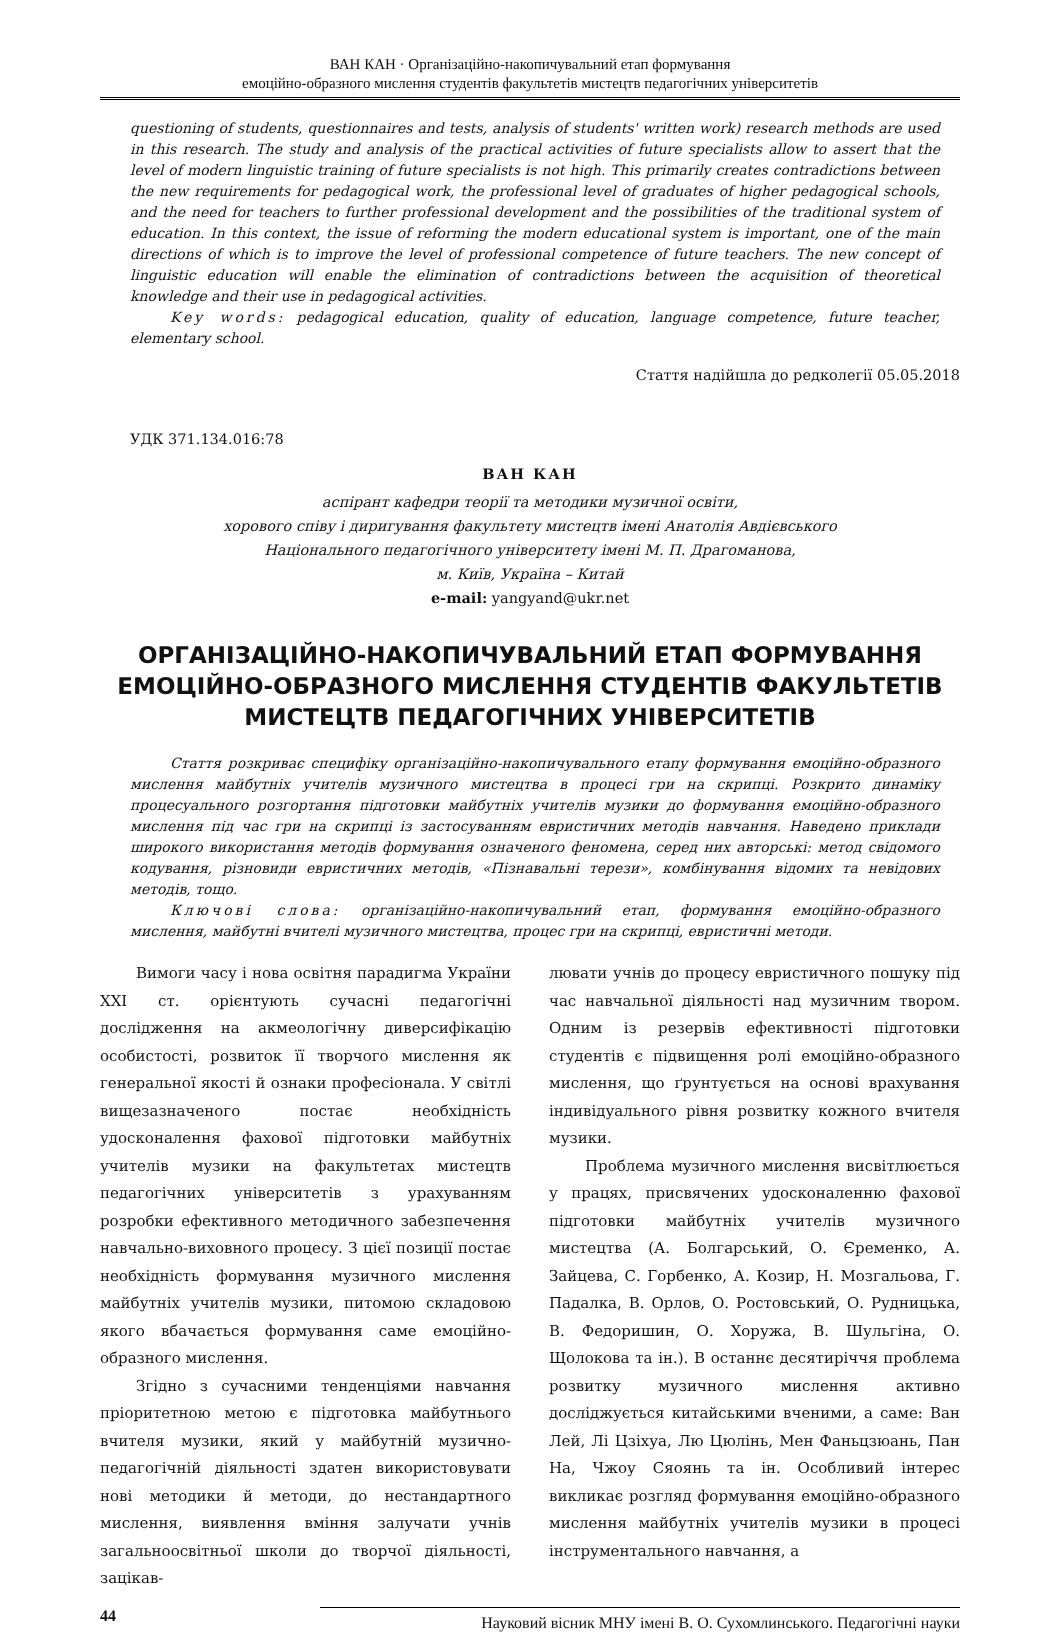ВАН КАН · Організаційно-накопичувальний етап формування
емоційно-образного мислення студентів факультетів мистецтв педагогічних університетів
questioning of students, questionnaires and tests, analysis of students' written work) research methods are used in this research. The study and analysis of the practical activities of future specialists allow to assert that the level of modern linguistic training of future specialists is not high. This primarily creates contradictions between the new requirements for pedagogical work, the professional level of graduates of higher pedagogical schools, and the need for teachers to further professional development and the possibilities of the traditional system of education. In this context, the issue of reforming the modern educational system is important, one of the main directions of which is to improve the level of professional competence of future teachers. The new concept of linguistic education will enable the elimination of contradictions between the acquisition of theoretical knowledge and their use in pedagogical activities.
Key words: pedagogical education, quality of education, language competence, future teacher, elementary school.
Стаття надійшла до редколегії 05.05.2018
УДК 371.134.016:78
ВАН КАН
аспірант кафедри теорії та методики музичної освіти,
хорового співу і диригування факультету мистецтв імені Анатолія Авдієвського
Національного педагогічного університету імені М. П. Драгоманова,
м. Київ, Україна – Китай
e-mail: yangyand@ukr.net
ОРГАНІЗАЦІЙНО-НАКОПИЧУВАЛЬНИЙ ЕТАП ФОРМУВАННЯ ЕМОЦІЙНО-ОБРАЗНОГО МИСЛЕННЯ СТУДЕНТІВ ФАКУЛЬТЕТІВ МИСТЕЦТВ ПЕДАГОГІЧНИХ УНІВЕРСИТЕТІВ
Стаття розкриває специфіку організаційно-накопичувального етапу формування емоційно-образного мислення майбутніх учителів музичного мистецтва в процесі гри на скрипці. Розкрито динаміку процесуального розгортання підготовки майбутніх учителів музики до формування емоційно-образного мислення під час гри на скрипці із застосуванням евристичних методів навчання. Наведено приклади широкого використання методів формування означеного феномена, серед них авторські: метод свідомого кодування, різновиди евристичних методів, «Пізнавальні терези», комбінування відомих та невідових методів, тощо.
Ключові слова: організаційно-накопичувальний етап, формування емоційно-образного мислення, майбутні вчителі музичного мистецтва, процес гри на скрипці, евристичні методи.
Вимоги часу і нова освітня парадигма України ХХІ ст. орієнтують сучасні педагогічні дослідження на акмеологічну диверсифікацію особистості, розвиток її творчого мислення як генеральної якості й ознаки професіонала. У світлі вищезазначеного постає необхідність удосконалення фахової підготовки майбутніх учителів музики на факультетах мистецтв педагогічних університетів з урахуванням розробки ефективного методичного забезпечення навчально-виховного процесу. З цієї позиції постає необхідність формування музичного мислення майбутніх учителів музики, питомою складовою якого вбачається формування саме емоційно-образного мислення.
Згідно з сучасними тенденціями навчання пріоритетною метою є підготовка майбутнього вчителя музики, який у майбутній музично-педагогічній діяльності здатен використовувати нові методики й методи, до нестандартного мислення, виявлення вміння залучати учнів загальноосвітньої школи до творчої діяльності, зацікав-
лювати учнів до процесу евристичного пошуку під час навчальної діяльності над музичним твором. Одним із резервів ефективності підготовки студентів є підвищення ролі емоційно-образного мислення, що ґрунтується на основі врахування індивідуального рівня розвитку кожного вчителя музики.
Проблема музичного мислення висвітлюється у працях, присвячених удосконаленню фахової підготовки майбутніх учителів музичного мистецтва (А. Болгарський, О. Єременко, А. Зайцева, С. Горбенко, А. Козир, Н. Мозгальова, Г. Падалка, В. Орлов, О. Ростовський, О. Рудницька, В. Федоришин, О. Хоружа, В. Шульгіна, О. Щолокова та ін.). В останнє десятиріччя проблема розвитку музичного мислення активно досліджується китайськими вченими, а саме: Ван Лей, Лі Цзіхуа, Лю Цюлінь, Мен Фаньцзюань, Пан На, Чжоу Сяоянь та ін. Особливий інтерес викликає розгляд формування емоційно-образного мислення майбутніх учителів музики в процесі інструментального навчання, а
44 Науковий вісник МНУ імені В. О. Сухомлинського. Педагогічні науки